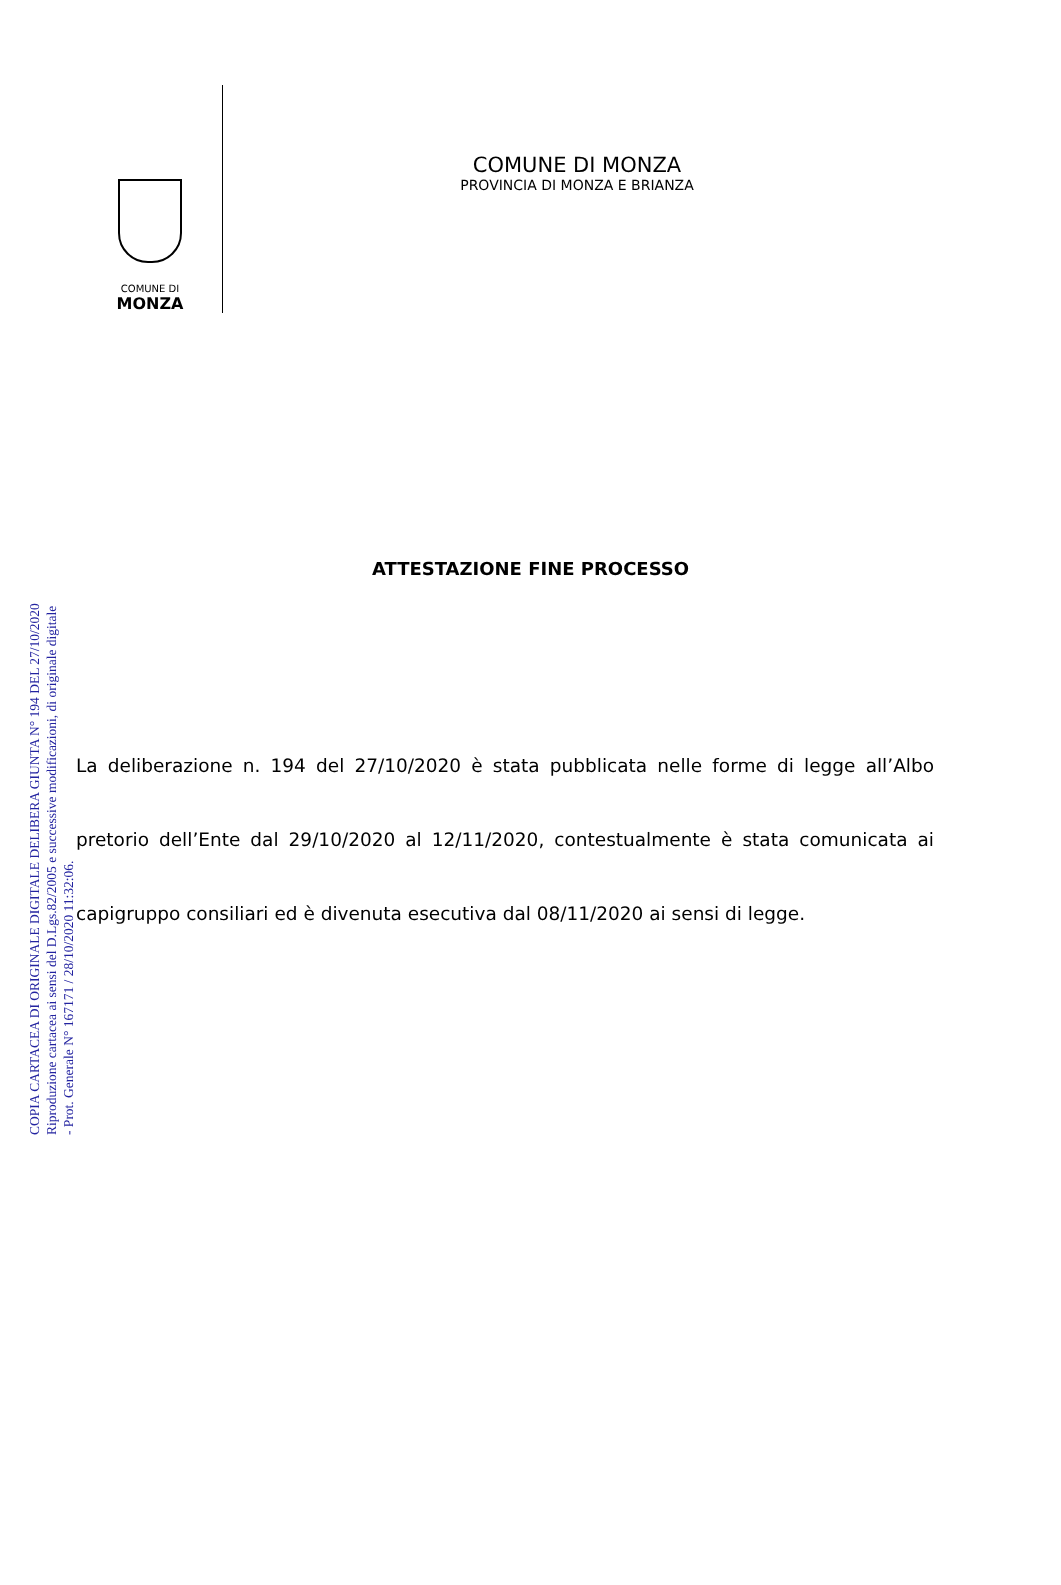COMUNE DI
MONZA
COMUNE DI MONZA
PROVINCIA DI MONZA E BRIANZA
ATTESTAZIONE FINE PROCESSO
La deliberazione n. 194 del 27/10/2020 è stata pubblicata nelle forme di legge all’Albo pretorio dell’Ente dal 29/10/2020 al 12/11/2020, contestualmente è stata comunicata ai capigruppo consiliari ed è divenuta esecutiva dal 08/11/2020 ai sensi di legge.
COPIA CARTACEA DI ORIGINALE DIGITALE DELIBERA GIUNTA N° 194 DEL 27/10/2020
Riproduzione cartacea ai sensi del D.Lgs.82/2005 e successive modificazioni, di originale digitale
- Prot. Generale N° 167171 / 28/10/2020 11:32:06.